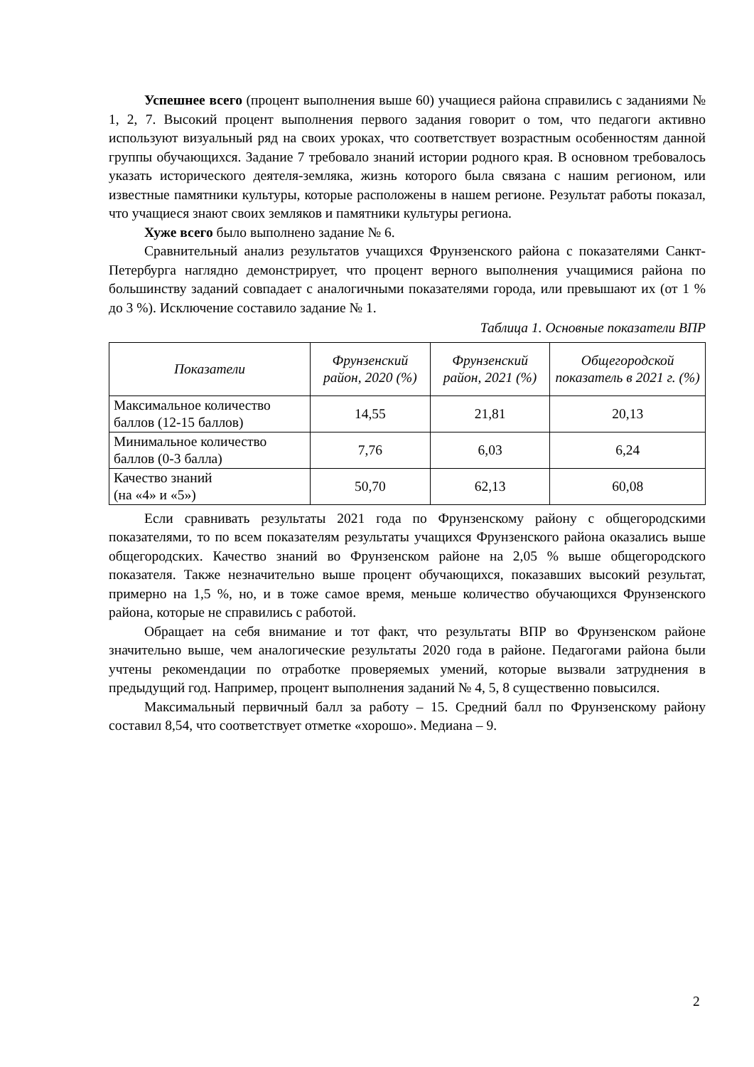Успешнее всего (процент выполнения выше 60) учащиеся района справились с заданиями № 1, 2, 7. Высокий процент выполнения первого задания говорит о том, что педагоги активно используют визуальный ряд на своих уроках, что соответствует возрастным особенностям данной группы обучающихся. Задание 7 требовало знаний истории родного края. В основном требовалось указать исторического деятеля-земляка, жизнь которого была связана с нашим регионом, или известные памятники культуры, которые расположены в нашем регионе. Результат работы показал, что учащиеся знают своих земляков и памятники культуры региона.
Хуже всего было выполнено задание № 6.
Сравнительный анализ результатов учащихся Фрунзенского района с показателями Санкт-Петербурга наглядно демонстрирует, что процент верного выполнения учащимися района по большинству заданий совпадает с аналогичными показателями города, или превышают их (от 1 % до 3 %). Исключение составило задание № 1.
Таблица 1. Основные показатели ВПР
| Показатели | Фрунзенский район, 2020 (%) | Фрунзенский район, 2021 (%) | Общегородской показатель в 2021 г. (%) |
| --- | --- | --- | --- |
| Максимальное количество баллов (12-15 баллов) | 14,55 | 21,81 | 20,13 |
| Минимальное количество баллов (0-3 балла) | 7,76 | 6,03 | 6,24 |
| Качество знаний (на «4» и «5») | 50,70 | 62,13 | 60,08 |
Если сравнивать результаты 2021 года по Фрунзенскому району с общегородскими показателями, то по всем показателям результаты учащихся Фрунзенского района оказались выше общегородских. Качество знаний во Фрунзенском районе на 2,05 % выше общегородского показателя. Также незначительно выше процент обучающихся, показавших высокий результат, примерно на 1,5 %, но, и в тоже самое время, меньше количество обучающихся Фрунзенского района, которые не справились с работой.
Обращает на себя внимание и тот факт, что результаты ВПР во Фрунзенском районе значительно выше, чем аналогические результаты 2020 года в районе. Педагогами района были учтены рекомендации по отработке проверяемых умений, которые вызвали затруднения в предыдущий год. Например, процент выполнения заданий № 4, 5, 8 существенно повысился.
Максимальный первичный балл за работу – 15. Средний балл по Фрунзенскому району составил 8,54, что соответствует отметке «хорошо». Медиана – 9.
2